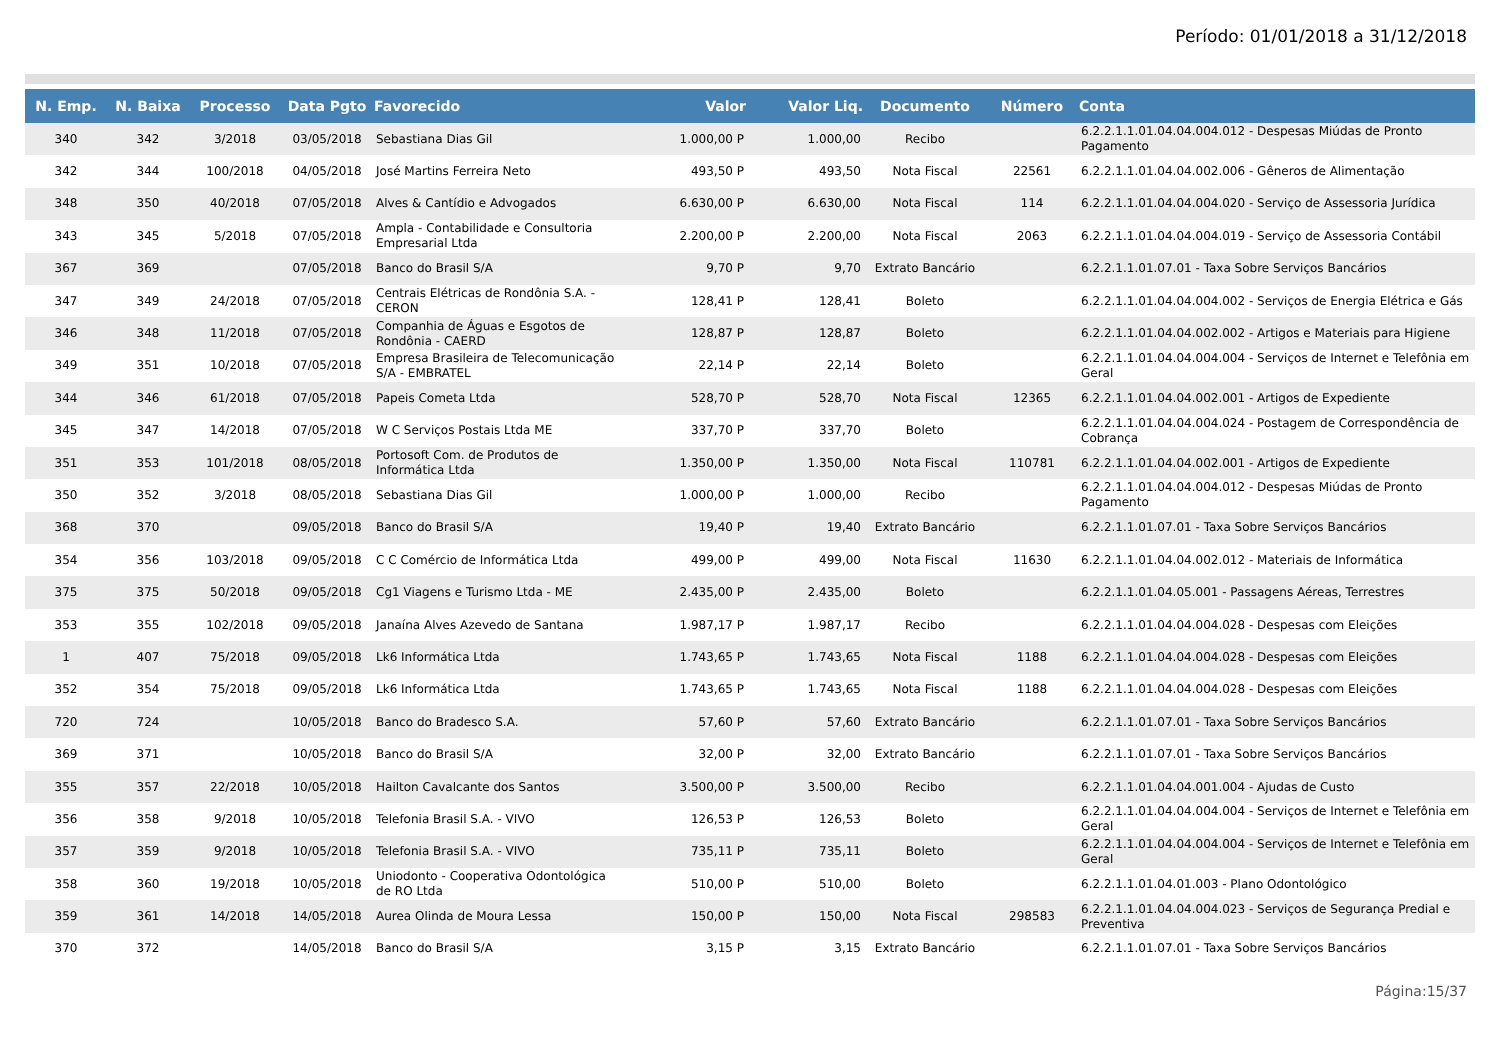Período: 01/01/2018 a 31/12/2018
| N. Emp. | N. Baixa | Processo | Data Pgto | Favorecido | Valor | Valor Liq. | Documento | Número | Conta |
| --- | --- | --- | --- | --- | --- | --- | --- | --- | --- |
| 340 | 342 | 3/2018 | 03/05/2018 | Sebastiana Dias Gil | 1.000,00 P | 1.000,00 | Recibo | | 6.2.2.1.1.01.04.04.004.012 - Despesas Miúdas de Pronto Pagamento |
| 342 | 344 | 100/2018 | 04/05/2018 | José Martins Ferreira Neto | 493,50 P | 493,50 | Nota Fiscal | 22561 | 6.2.2.1.1.01.04.04.002.006 - Gêneros de Alimentação |
| 348 | 350 | 40/2018 | 07/05/2018 | Alves & Cantídio e Advogados | 6.630,00 P | 6.630,00 | Nota Fiscal | 114 | 6.2.2.1.1.01.04.04.004.020 - Serviço de Assessoria Jurídica |
| 343 | 345 | 5/2018 | 07/05/2018 | Ampla - Contabilidade e Consultoria Empresarial Ltda | 2.200,00 P | 2.200,00 | Nota Fiscal | 2063 | 6.2.2.1.1.01.04.04.004.019 - Serviço de Assessoria Contábil |
| 367 | 369 | | 07/05/2018 | Banco do Brasil S/A | 9,70 P | 9,70 | Extrato Bancário | | 6.2.2.1.1.01.07.01 - Taxa Sobre Serviços Bancários |
| 347 | 349 | 24/2018 | 07/05/2018 | Centrais Elétricas de Rondônia S.A. - CERON | 128,41 P | 128,41 | Boleto | | 6.2.2.1.1.01.04.04.004.002 - Serviços de Energia Elétrica e Gás |
| 346 | 348 | 11/2018 | 07/05/2018 | Companhia de Águas e Esgotos de Rondônia - CAERD | 128,87 P | 128,87 | Boleto | | 6.2.2.1.1.01.04.04.002.002 - Artigos e Materiais para Higiene |
| 349 | 351 | 10/2018 | 07/05/2018 | Empresa Brasileira de Telecomunicação S/A - EMBRATEL | 22,14 P | 22,14 | Boleto | | 6.2.2.1.1.01.04.04.004.004 - Serviços de Internet e Telefônia em Geral |
| 344 | 346 | 61/2018 | 07/05/2018 | Papeis Cometa Ltda | 528,70 P | 528,70 | Nota Fiscal | 12365 | 6.2.2.1.1.01.04.04.002.001 - Artigos de Expediente |
| 345 | 347 | 14/2018 | 07/05/2018 | W C Serviços Postais Ltda ME | 337,70 P | 337,70 | Boleto | | 6.2.2.1.1.01.04.04.004.024 - Postagem de Correspondência de Cobrança |
| 351 | 353 | 101/2018 | 08/05/2018 | Portosoft Com. de Produtos de Informática Ltda | 1.350,00 P | 1.350,00 | Nota Fiscal | 110781 | 6.2.2.1.1.01.04.04.002.001 - Artigos de Expediente |
| 350 | 352 | 3/2018 | 08/05/2018 | Sebastiana Dias Gil | 1.000,00 P | 1.000,00 | Recibo | | 6.2.2.1.1.01.04.04.004.012 - Despesas Miúdas de Pronto Pagamento |
| 368 | 370 | | 09/05/2018 | Banco do Brasil S/A | 19,40 P | 19,40 | Extrato Bancário | | 6.2.2.1.1.01.07.01 - Taxa Sobre Serviços Bancários |
| 354 | 356 | 103/2018 | 09/05/2018 | C C Comércio de Informática Ltda | 499,00 P | 499,00 | Nota Fiscal | 11630 | 6.2.2.1.1.01.04.04.002.012 - Materiais de Informática |
| 375 | 375 | 50/2018 | 09/05/2018 | Cg1 Viagens e Turismo Ltda - ME | 2.435,00 P | 2.435,00 | Boleto | | 6.2.2.1.1.01.04.05.001 - Passagens Aéreas, Terrestres |
| 353 | 355 | 102/2018 | 09/05/2018 | Janaína Alves Azevedo de Santana | 1.987,17 P | 1.987,17 | Recibo | | 6.2.2.1.1.01.04.04.004.028 - Despesas com Eleições |
| 1 | 407 | 75/2018 | 09/05/2018 | Lk6 Informática Ltda | 1.743,65 P | 1.743,65 | Nota Fiscal | 1188 | 6.2.2.1.1.01.04.04.004.028 - Despesas com Eleições |
| 352 | 354 | 75/2018 | 09/05/2018 | Lk6 Informática Ltda | 1.743,65 P | 1.743,65 | Nota Fiscal | 1188 | 6.2.2.1.1.01.04.04.004.028 - Despesas com Eleições |
| 720 | 724 | | 10/05/2018 | Banco do Bradesco S.A. | 57,60 P | 57,60 | Extrato Bancário | | 6.2.2.1.1.01.07.01 - Taxa Sobre Serviços Bancários |
| 369 | 371 | | 10/05/2018 | Banco do Brasil S/A | 32,00 P | 32,00 | Extrato Bancário | | 6.2.2.1.1.01.07.01 - Taxa Sobre Serviços Bancários |
| 355 | 357 | 22/2018 | 10/05/2018 | Hailton Cavalcante dos Santos | 3.500,00 P | 3.500,00 | Recibo | | 6.2.2.1.1.01.04.04.001.004 - Ajudas de Custo |
| 356 | 358 | 9/2018 | 10/05/2018 | Telefonia Brasil S.A. - VIVO | 126,53 P | 126,53 | Boleto | | 6.2.2.1.1.01.04.04.004.004 - Serviços de Internet e Telefônia em Geral |
| 357 | 359 | 9/2018 | 10/05/2018 | Telefonia Brasil S.A. - VIVO | 735,11 P | 735,11 | Boleto | | 6.2.2.1.1.01.04.04.004.004 - Serviços de Internet e Telefônia em Geral |
| 358 | 360 | 19/2018 | 10/05/2018 | Uniodonto - Cooperativa Odontológica de RO Ltda | 510,00 P | 510,00 | Boleto | | 6.2.2.1.1.01.04.01.003 - Plano Odontológico |
| 359 | 361 | 14/2018 | 14/05/2018 | Aurea Olinda de Moura Lessa | 150,00 P | 150,00 | Nota Fiscal | 298583 | 6.2.2.1.1.01.04.04.004.023 - Serviços de Segurança Predial e Preventiva |
| 370 | 372 | | 14/05/2018 | Banco do Brasil S/A | 3,15 P | 3,15 | Extrato Bancário | | 6.2.2.1.1.01.07.01 - Taxa Sobre Serviços Bancários |
Página:15/37